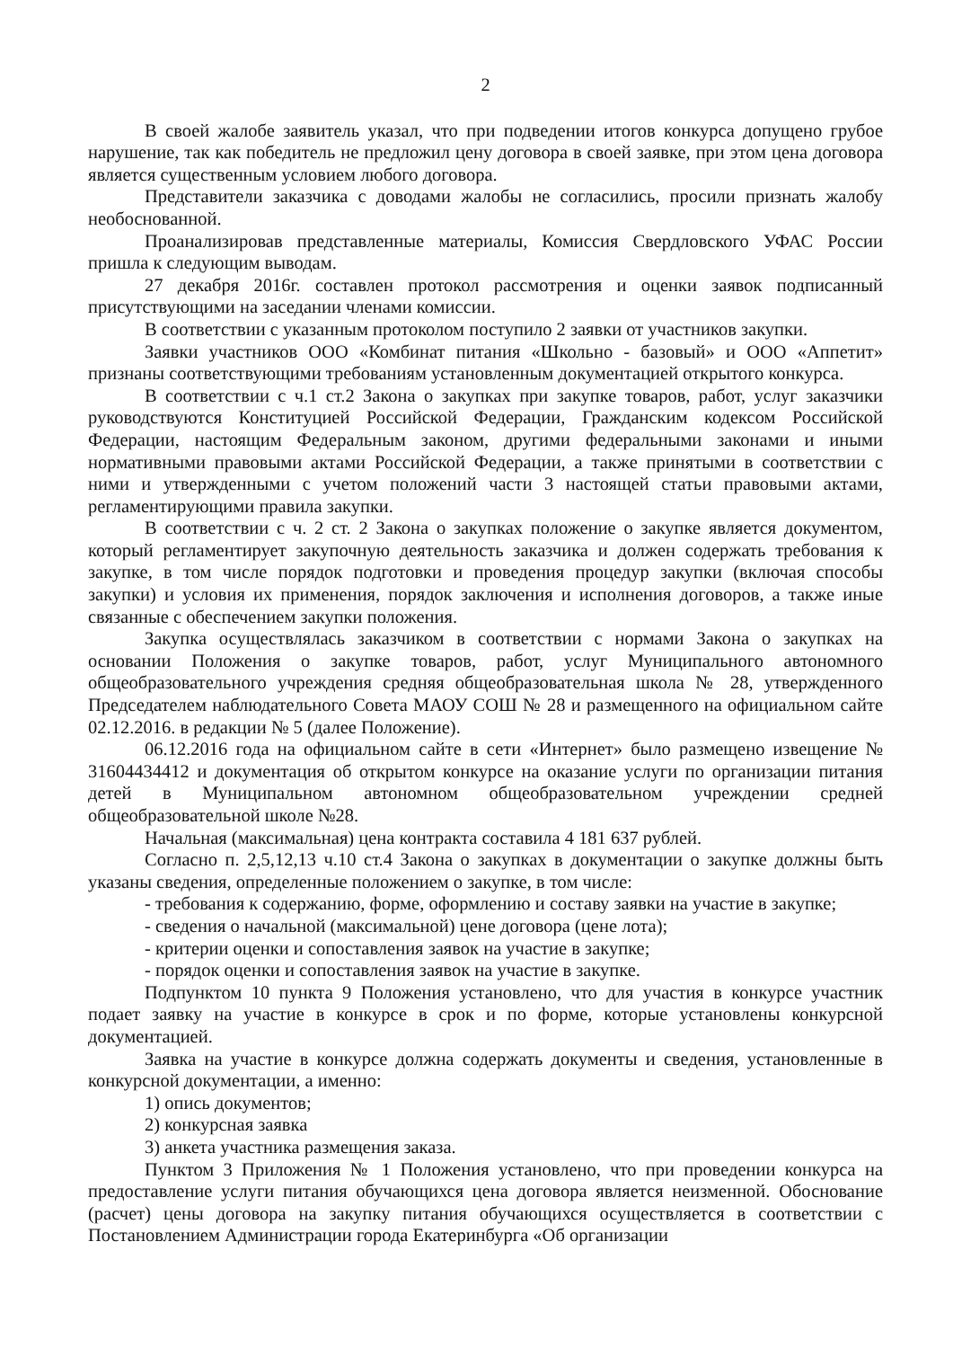2
В своей жалобе заявитель указал, что при подведении итогов конкурса допущено грубое нарушение, так как победитель не предложил цену договора в своей заявке, при этом цена договора является существенным условием любого договора.
Представители заказчика с доводами жалобы не согласились, просили признать жалобу необоснованной.
Проанализировав представленные материалы, Комиссия Свердловского УФАС России пришла к следующим выводам.
27 декабря 2016г. составлен протокол рассмотрения и оценки заявок подписанный присутствующими на заседании членами комиссии.
В соответствии с указанным протоколом поступило 2 заявки от участников закупки.
Заявки участников ООО «Комбинат питания «Школьно - базовый» и ООО «Аппетит» признаны соответствующими требованиям установленным документацией открытого конкурса.
В соответствии с ч.1 ст.2 Закона о закупках при закупке товаров, работ, услуг заказчики руководствуются Конституцией Российской Федерации, Гражданским кодексом Российской Федерации, настоящим Федеральным законом, другими федеральными законами и иными нормативными правовыми актами Российской Федерации, а также принятыми в соответствии с ними и утвержденными с учетом положений части 3 настоящей статьи правовыми актами, регламентирующими правила закупки.
В соответствии с ч. 2 ст. 2 Закона о закупках положение о закупке является документом, который регламентирует закупочную деятельность заказчика и должен содержать требования к закупке, в том числе порядок подготовки и проведения процедур закупки (включая способы закупки) и условия их применения, порядок заключения и исполнения договоров, а также иные связанные с обеспечением закупки положения.
Закупка осуществлялась заказчиком в соответствии с нормами Закона о закупках на основании Положения о закупке товаров, работ, услуг Муниципального автономного общеобразовательного учреждения средняя общеобразовательная школа № 28, утвержденного Председателем наблюдательного Совета МАОУ СОШ № 28 и размещенного на официальном сайте 02.12.2016. в редакции № 5 (далее Положение).
06.12.2016 года на официальном сайте в сети «Интернет» было размещено извещение № 31604434412 и документация об открытом конкурсе на оказание услуги по организации питания детей в Муниципальном автономном общеобразовательном учреждении средней общеобразовательной школе №28.
Начальная (максимальная) цена контракта составила 4 181 637 рублей.
Согласно п. 2,5,12,13 ч.10 ст.4 Закона о закупках в документации о закупке должны быть указаны сведения, определенные положением о закупке, в том числе:
- требования к содержанию, форме, оформлению и составу заявки на участие в закупке;
- сведения о начальной (максимальной) цене договора (цене лота);
- критерии оценки и сопоставления заявок на участие в закупке;
- порядок оценки и сопоставления заявок на участие в закупке.
Подпунктом 10 пункта 9 Положения установлено, что для участия в конкурсе участник подает заявку на участие в конкурсе в срок и по форме, которые установлены конкурсной документацией.
Заявка на участие в конкурсе должна содержать документы и сведения, установленные в конкурсной документации, а именно:
1) опись документов;
2) конкурсная заявка
3) анкета участника размещения заказа.
Пунктом 3 Приложения № 1 Положения установлено, что при проведении конкурса на предоставление услуги питания обучающихся цена договора является неизменной. Обоснование (расчет) цены договора на закупку питания обучающихся осуществляется в соответствии с Постановлением Администрации города Екатеринбурга «Об организации